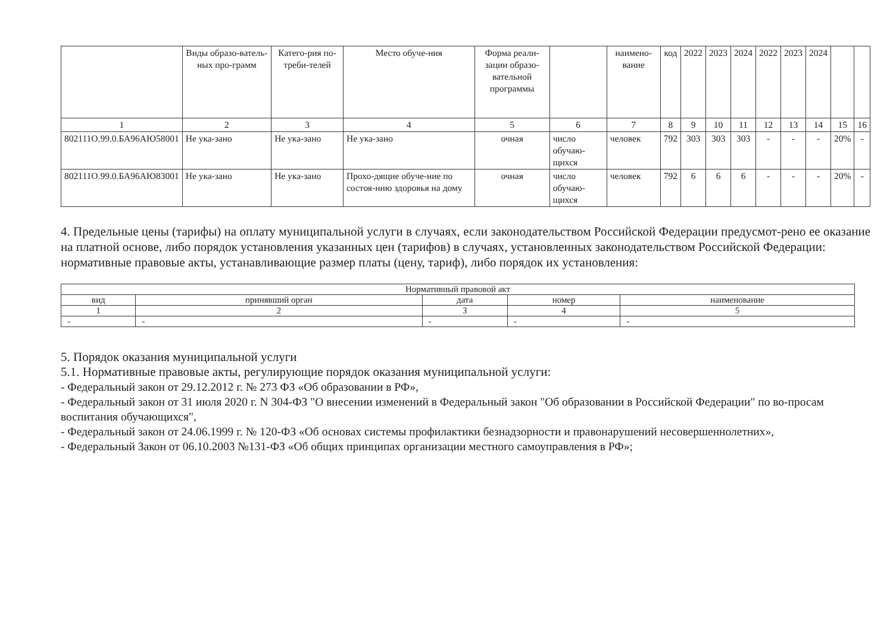| | Виды образо-ватель-ных про-грамм | Катего-рия по-треби-телей | Место обуче-ния | Форма реали-зации образо-вательной программы | | наимено-вание | код | 2022 | 2023 | 2024 | 2022 | 2023 | 2024 | | |
| --- | --- | --- | --- | --- | --- | --- | --- | --- | --- | --- | --- | --- | --- | --- | --- |
| 1 | 2 | 3 | 4 | 5 | 6 | 7 | 8 | 9 | 10 | 11 | 12 | 13 | 14 | 15 | 16 |
| 802111О.99.0.БА96АЮ58001 | Не ука-зано | Не ука-зано | Не ука-зано | очная | число обучаю-щихся | человек | 792 | 303 | 303 | 303 | - | - | - | 20% | - |
| 802111О.99.0.БА96АЮ83001 | Не ука-зано | Не ука-зано | Прохо-дящие обуче-ние по состоя-нию здоровья на дому | очная | число обучаю-щихся | человек | 792 | 6 | 6 | 6 | - | - | - | 20% | - |
4. Предельные цены (тарифы) на оплату муниципальной услуги в случаях, если законодательством Российской Федерации предусмот-рено ее оказание на платной основе, либо порядок установления указанных цен (тарифов) в случаях, установленных законодательством Российской Федерации:
нормативные правовые акты, устанавливающие размер платы (цену, тариф), либо порядок их установления:
| Нормативный правовой акт | | | | |
| вид | принявший орган | дата | номер | наименование |
| 1 | 2 | 3 | 4 | 5 |
| - | - | - | - | - |
5. Порядок оказания муниципальной услуги
5.1. Нормативные правовые акты, регулирующие порядок оказания муниципальной услуги:
- Федеральный закон от 29.12.2012 г. № 273 ФЗ «Об образовании в РФ»,
- Федеральный закон от 31 июля 2020 г. N 304-ФЗ "О внесении изменений в Федеральный закон "Об образовании в Российской Федерации" по во-просам воспитания обучающихся",
- Федеральный закон от 24.06.1999 г. № 120-ФЗ «Об основах системы профилактики безнадзорности и правонарушений несовершеннолетних»,
- Федеральный Закон от 06.10.2003 №131-ФЗ «Об общих принципах организации местного самоуправления в РФ»;